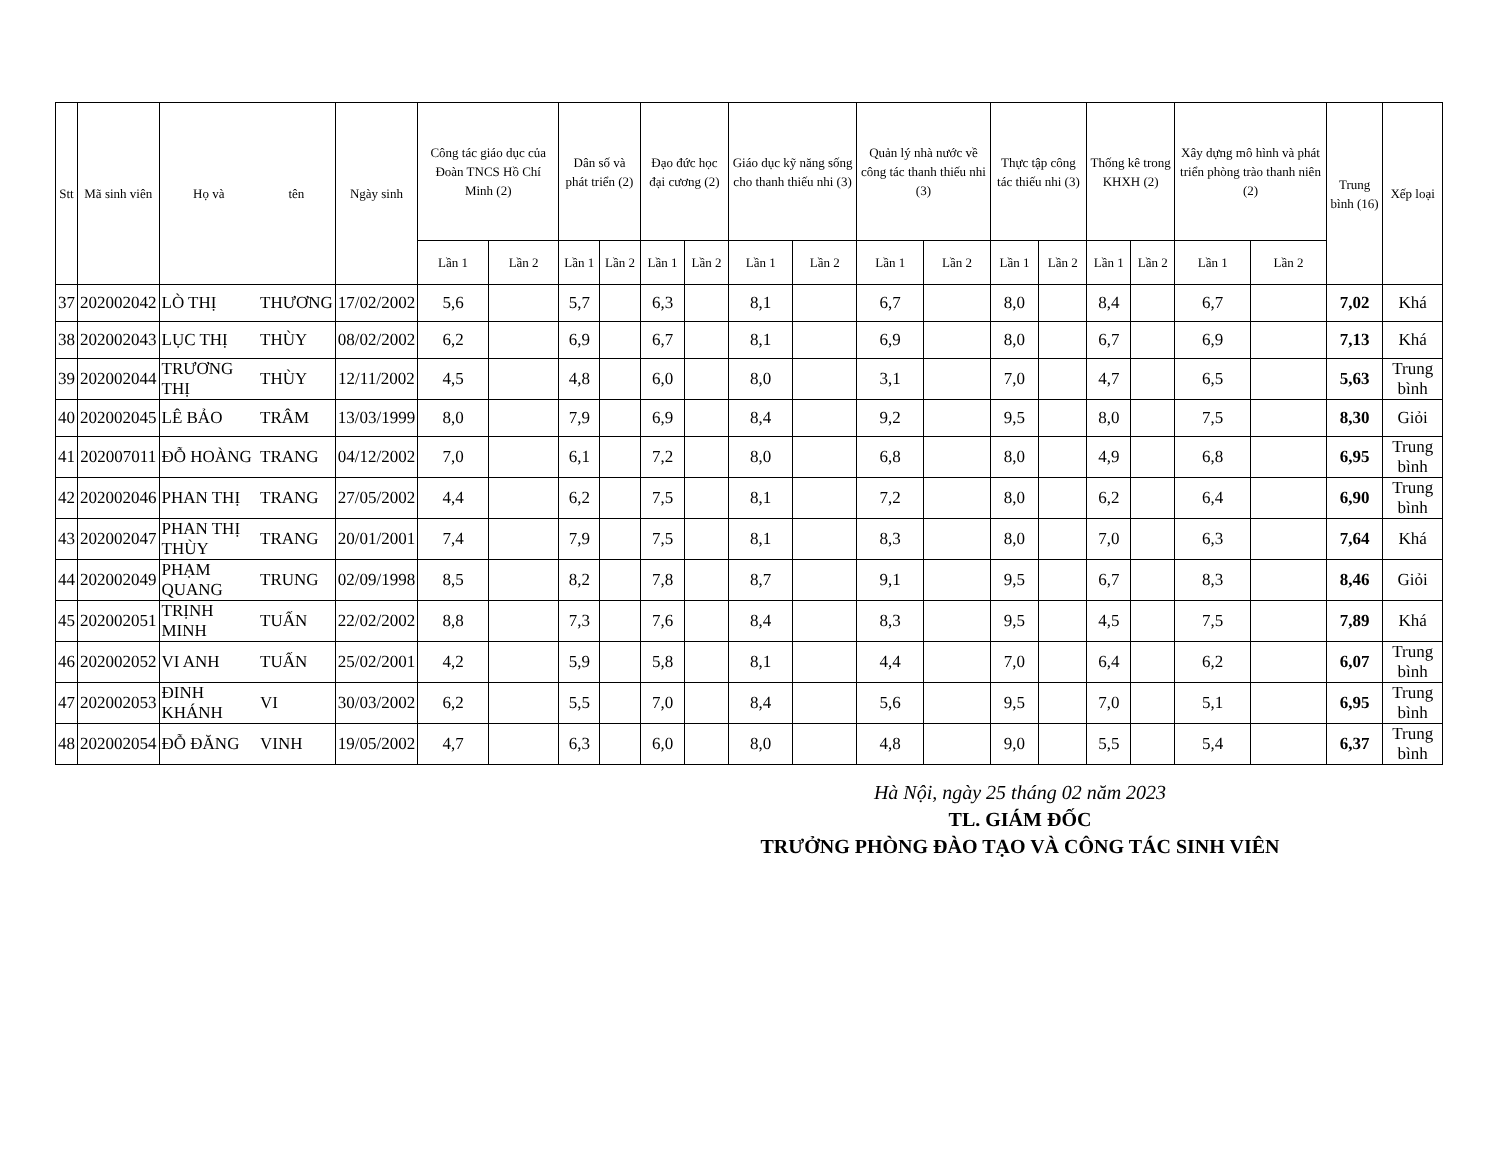| Stt | Mã sinh viên | Họ và | tên | Ngày sinh | Công tác giáo dục của Đoàn TNCS Hồ Chí Minh (2) | | Dân số và phát triển (2) | | Đạo đức học đại cương (2) | | Giáo dục kỹ năng sống cho thanh thiếu nhi (3) | | Quản lý nhà nước về công tác thanh thiếu nhi (3) | | Thực tập công tác thiếu nhi (3) | | Thống kê trong KHXH (2) | | Xây dựng mô hình và phát triển phòng trào thanh niên (2) | | Trung bình (16) | Xếp loại |
| --- | --- | --- | --- | --- | --- | --- | --- | --- | --- | --- | --- | --- | --- | --- | --- | --- | --- | --- | --- | --- | --- | --- |
| | | | | | Lần 1 | Lần 2 | Lần 1 | Lần 2 | Lần 1 | Lần 2 | Lần 1 | Lần 2 | Lần 1 | Lần 2 | Lần 1 | Lần 2 | Lần 1 | Lần 2 | Lần 1 | Lần 2 | | |
| 37 | 202002042 | LÒ THỊ | THƯƠNG | 17/02/2002 | 5,6 | | 5,7 | | 6,3 | | 8,1 | | 6,7 | | 8,0 | | 8,4 | | 6,7 | | 7,02 | Khá |
| 38 | 202002043 | LỤC THỊ | THÙY | 08/02/2002 | 6,2 | | 6,9 | | 6,7 | | 8,1 | | 6,9 | | 8,0 | | 6,7 | | 6,9 | | 7,13 | Khá |
| 39 | 202002044 | TRƯƠNG THỊ | THÙY | 12/11/2002 | 4,5 | | 4,8 | | 6,0 | | 8,0 | | 3,1 | | 7,0 | | 4,7 | | 6,5 | | 5,63 | Trung bình |
| 40 | 202002045 | LÊ BẢO | TRÂM | 13/03/1999 | 8,0 | | 7,9 | | 6,9 | | 8,4 | | 9,2 | | 9,5 | | 8,0 | | 7,5 | | 8,30 | Giỏi |
| 41 | 202007011 | ĐỖ HOÀNG | TRANG | 04/12/2002 | 7,0 | | 6,1 | | 7,2 | | 8,0 | | 6,8 | | 8,0 | | 4,9 | | 6,8 | | 6,95 | Trung bình |
| 42 | 202002046 | PHAN THỊ | TRANG | 27/05/2002 | 4,4 | | 6,2 | | 7,5 | | 8,1 | | 7,2 | | 8,0 | | 6,2 | | 6,4 | | 6,90 | Trung bình |
| 43 | 202002047 | PHAN THỊ THÙY | TRANG | 20/01/2001 | 7,4 | | 7,9 | | 7,5 | | 8,1 | | 8,3 | | 8,0 | | 7,0 | | 6,3 | | 7,64 | Khá |
| 44 | 202002049 | PHẠM QUANG | TRUNG | 02/09/1998 | 8,5 | | 8,2 | | 7,8 | | 8,7 | | 9,1 | | 9,5 | | 6,7 | | 8,3 | | 8,46 | Giỏi |
| 45 | 202002051 | TRỊNH MINH | TUẤN | 22/02/2002 | 8,8 | | 7,3 | | 7,6 | | 8,4 | | 8,3 | | 9,5 | | 4,5 | | 7,5 | | 7,89 | Khá |
| 46 | 202002052 | VI ANH | TUẤN | 25/02/2001 | 4,2 | | 5,9 | | 5,8 | | 8,1 | | 4,4 | | 7,0 | | 6,4 | | 6,2 | | 6,07 | Trung bình |
| 47 | 202002053 | ĐINH KHÁNH | VI | 30/03/2002 | 6,2 | | 5,5 | | 7,0 | | 8,4 | | 5,6 | | 9,5 | | 7,0 | | 5,1 | | 6,95 | Trung bình |
| 48 | 202002054 | ĐỖ ĐĂNG | VINH | 19/05/2002 | 4,7 | | 6,3 | | 6,0 | | 8,0 | | 4,8 | | 9,0 | | 5,5 | | 5,4 | | 6,37 | Trung bình |
Hà Nội, ngày 25 tháng 02 năm 2023
TL. GIÁM ĐỐC
TRƯỞNG PHÒNG ĐÀO TẠO VÀ CÔNG TÁC SINH VIÊN